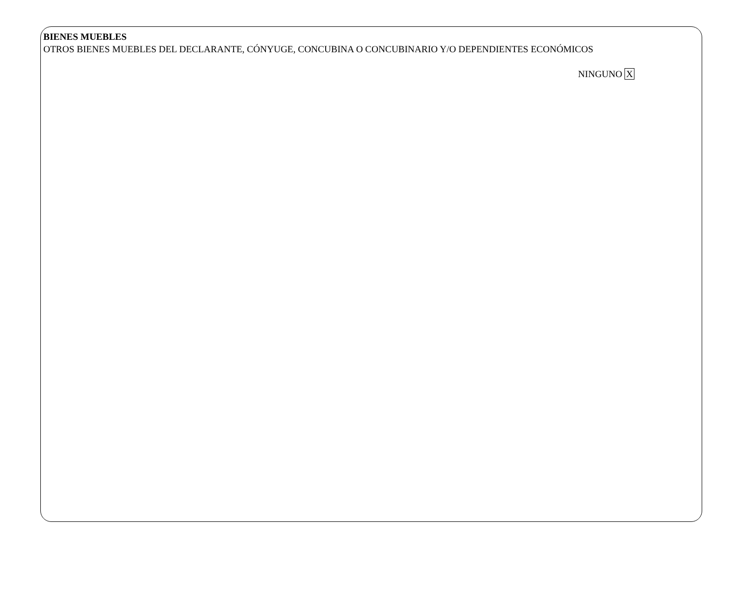BIENES MUEBLES
OTROS BIENES MUEBLES DEL DECLARANTE, CÓNYUGE, CONCUBINA O CONCUBINARIO Y/O DEPENDIENTES ECONÓMICOS
NINGUNO X